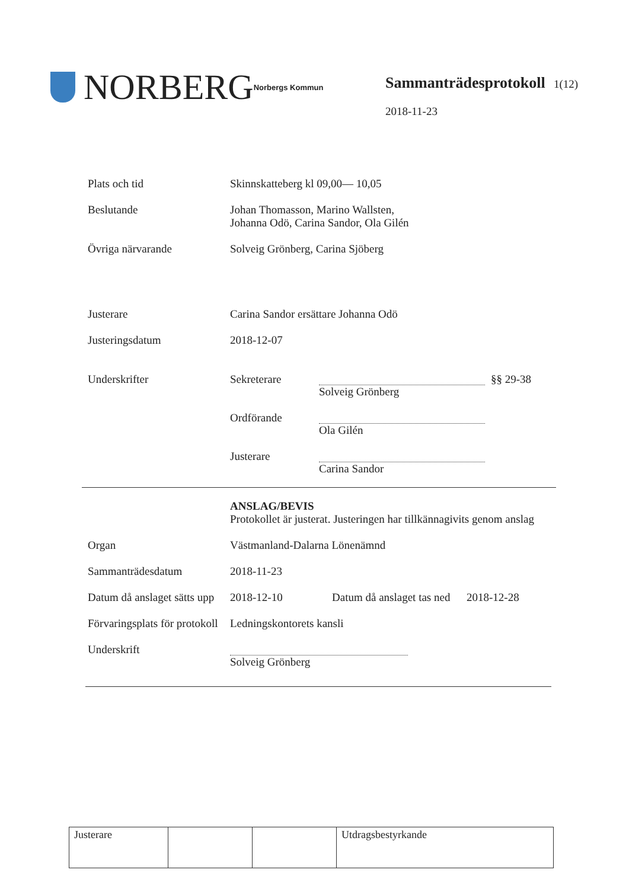NORBERG Norbergs Kommun
Sammanträdesprotokoll 1(12)
2018-11-23
Plats och tid Skinnskatteberg kl 09,00— 10,05
Beslutande Johan Thomasson, Marino Wallsten,
Johanna Odö, Carina Sandor, Ola Gilén
Övriga närvarande Solveig Grönberg, Carina Sjöberg
Justerare Carina Sandor ersättare Johanna Odö
Justeringsdatum 2018-12-07
Underskrifter Sekreterare
Solveig Grönberg
§§ 29-38
Ordförande
Ola Gilén
Justerare
Carina Sandor
ANSLAG/BEVIS
Protokollet är justerat. Justeringen har tillkännagivits genom anslag
Organ Västmanland-Dalarna Lönenämnd
Sammanträdesdatum 2018-11-23
Datum då anslaget sätts upp
2018-12-10 Datum då anslaget tas ned
2018-12-28
Förvaringsplats för protokoll
Ledningskontorets kansli
Underskrift
Solveig Grönberg
| Justerare | | | Utdragsbestyrkande |